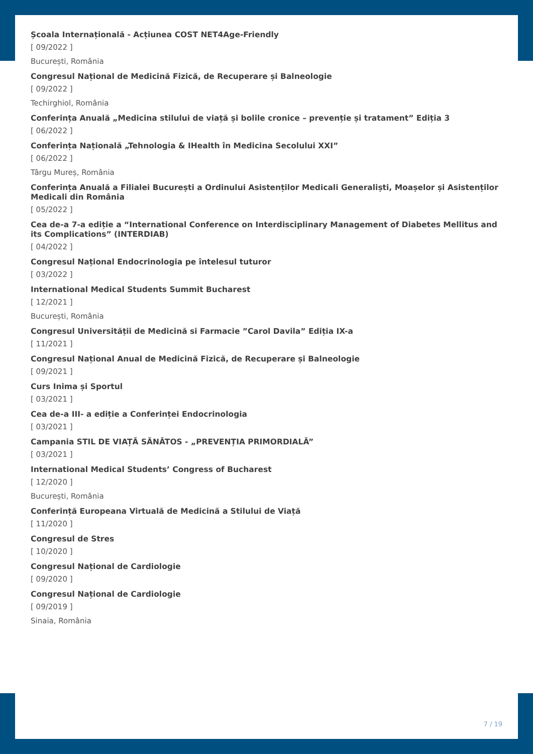Școala Internațională - Acțiunea COST NET4Age-Friendly
[ 09/2022 ]
București, România
Congresul Național de Medicină Fizică, de Recuperare și Balneologie
[ 09/2022 ]
Techirghiol, România
Conferința Anuală „Medicina stilului de viață și bolile cronice – prevenție și tratament” Ediția 3
[ 06/2022 ]
Conferința Națională „Tehnologia & IHealth în Medicina Secolului XXI”
[ 06/2022 ]
Târgu Mureș, România
Conferința Anuală a Filialei București a Ordinului Asistenților Medicali Generaliști, Moașelor și Asistenților Medicali din România
[ 05/2022 ]
Cea de-a 7-a ediție a “International Conference on Interdisciplinary Management of Diabetes Mellitus and its Complications” (INTERDIAB)
[ 04/2022 ]
Congresul Național Endocrinologia pe întelesul tuturor
[ 03/2022 ]
International Medical Students Summit Bucharest
[ 12/2021 ]
București, România
Congresul Universității de Medicină si Farmacie ”Carol Davila” Ediția IX-a
[ 11/2021 ]
Congresul Național Anual de Medicină Fizică, de Recuperare și Balneologie
[ 09/2021 ]
Curs Inima și Sportul
[ 03/2021 ]
Cea de-a III- a ediție a Conferinței Endocrinologia
[ 03/2021 ]
Campania STIL DE VIAȚĂ SĂNĂTOS - „PREVENȚIA PRIMORDIALĂ”
[ 03/2021 ]
International Medical Students’ Congress of Bucharest
[ 12/2020 ]
București, România
Conferință Europeana Virtuală de Medicină a Stilului de Viață
[ 11/2020 ]
Congresul de Stres
[ 10/2020 ]
Congresul Național de Cardiologie
[ 09/2020 ]
Congresul Național de Cardiologie
[ 09/2019 ]
Sinaia, România
7 / 19